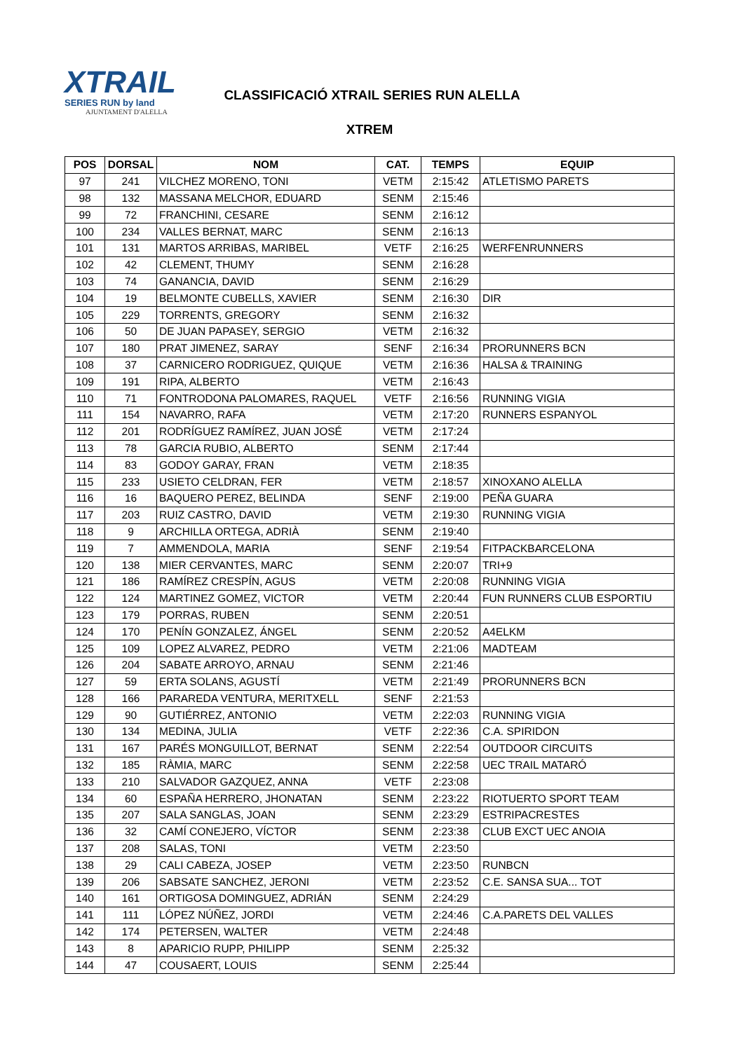XTRAIL
SERIES RUN by land
AJUNTAMENT D'ALELLA
CLASSIFICACIÓ XTRAIL SERIES RUN ALELLA
XTREM
| POS | DORSAL | NOM | CAT. | TEMPS | EQUIP |
| --- | --- | --- | --- | --- | --- |
| 97 | 241 | VILCHEZ MORENO, TONI | VETM | 2:15:42 | ATLETISMO PARETS |
| 98 | 132 | MASSANA MELCHOR, EDUARD | SENM | 2:15:46 | |
| 99 | 72 | FRANCHINI, CESARE | SENM | 2:16:12 | |
| 100 | 234 | VALLES BERNAT, MARC | SENM | 2:16:13 | |
| 101 | 131 | MARTOS ARRIBAS, MARIBEL | VETF | 2:16:25 | WERFENRUNNERS |
| 102 | 42 | CLEMENT, THUMY | SENM | 2:16:28 | |
| 103 | 74 | GANANCIA, DAVID | SENM | 2:16:29 | |
| 104 | 19 | BELMONTE CUBELLS, XAVIER | SENM | 2:16:30 | DIR |
| 105 | 229 | TORRENTS, GREGORY | SENM | 2:16:32 | |
| 106 | 50 | DE JUAN PAPASEY, SERGIO | VETM | 2:16:32 | |
| 107 | 180 | PRAT JIMENEZ, SARAY | SENF | 2:16:34 | PRORUNNERS BCN |
| 108 | 37 | CARNICERO RODRIGUEZ, QUIQUE | VETM | 2:16:36 | HALSA & TRAINING |
| 109 | 191 | RIPA, ALBERTO | VETM | 2:16:43 | |
| 110 | 71 | FONTRODONA PALOMARES, RAQUEL | VETF | 2:16:56 | RUNNING VIGIA |
| 111 | 154 | NAVARRO, RAFA | VETM | 2:17:20 | RUNNERS ESPANYOL |
| 112 | 201 | RODRÍGUEZ RAMÍREZ, JUAN JOSÉ | VETM | 2:17:24 | |
| 113 | 78 | GARCIA RUBIO, ALBERTO | SENM | 2:17:44 | |
| 114 | 83 | GODOY GARAY, FRAN | VETM | 2:18:35 | |
| 115 | 233 | USIETO CELDRAN, FER | VETM | 2:18:57 | XINOXANO ALELLA |
| 116 | 16 | BAQUERO PEREZ, BELINDA | SENF | 2:19:00 | PEÑA GUARA |
| 117 | 203 | RUIZ CASTRO, DAVID | VETM | 2:19:30 | RUNNING VIGIA |
| 118 | 9 | ARCHILLA ORTEGA, ADRIÀ | SENM | 2:19:40 | |
| 119 | 7 | AMMENDOLA, MARIA | SENF | 2:19:54 | FITPACKBARCELONA |
| 120 | 138 | MIER CERVANTES, MARC | SENM | 2:20:07 | TRI+9 |
| 121 | 186 | RAMÍREZ CRESPÍN, AGUS | VETM | 2:20:08 | RUNNING VIGIA |
| 122 | 124 | MARTINEZ GOMEZ, VICTOR | VETM | 2:20:44 | FUN RUNNERS CLUB ESPORTIU |
| 123 | 179 | PORRAS, RUBEN | SENM | 2:20:51 | |
| 124 | 170 | PENÍN GONZALEZ, ÁNGEL | SENM | 2:20:52 | A4ELKM |
| 125 | 109 | LOPEZ ALVAREZ, PEDRO | VETM | 2:21:06 | MADTEAM |
| 126 | 204 | SABATE ARROYO, ARNAU | SENM | 2:21:46 | |
| 127 | 59 | ERTA SOLANS, AGUSTÍ | VETM | 2:21:49 | PRORUNNERS BCN |
| 128 | 166 | PARAREDA VENTURA, MERITXELL | SENF | 2:21:53 | |
| 129 | 90 | GUTIÉRREZ, ANTONIO | VETM | 2:22:03 | RUNNING VIGIA |
| 130 | 134 | MEDINA, JULIA | VETF | 2:22:36 | C.A. SPIRIDON |
| 131 | 167 | PARÉS MONGUILLOT, BERNAT | SENM | 2:22:54 | OUTDOOR CIRCUITS |
| 132 | 185 | RÀMIA, MARC | SENM | 2:22:58 | UEC TRAIL MATARÓ |
| 133 | 210 | SALVADOR GAZQUEZ, ANNA | VETF | 2:23:08 | |
| 134 | 60 | ESPAÑA HERRERO, JHONATAN | SENM | 2:23:22 | RIOTUERTO SPORT TEAM |
| 135 | 207 | SALA SANGLAS, JOAN | SENM | 2:23:29 | ESTRIPACRESTES |
| 136 | 32 | CAMÍ CONEJERO, VÍCTOR | SENM | 2:23:38 | CLUB EXCT UEC ANOIA |
| 137 | 208 | SALAS, TONI | VETM | 2:23:50 | |
| 138 | 29 | CALI CABEZA, JOSEP | VETM | 2:23:50 | RUNBCN |
| 139 | 206 | SABSATE SANCHEZ, JERONI | VETM | 2:23:52 | C.E. SANSA SUA... TOT |
| 140 | 161 | ORTIGOSA DOMINGUEZ, ADRIÁN | SENM | 2:24:29 | |
| 141 | 111 | LÓPEZ NÚÑEZ, JORDI | VETM | 2:24:46 | C.A.PARETS DEL VALLES |
| 142 | 174 | PETERSEN, WALTER | VETM | 2:24:48 | |
| 143 | 8 | APARICIO RUPP, PHILIPP | SENM | 2:25:32 | |
| 144 | 47 | COUSAERT, LOUIS | SENM | 2:25:44 | |